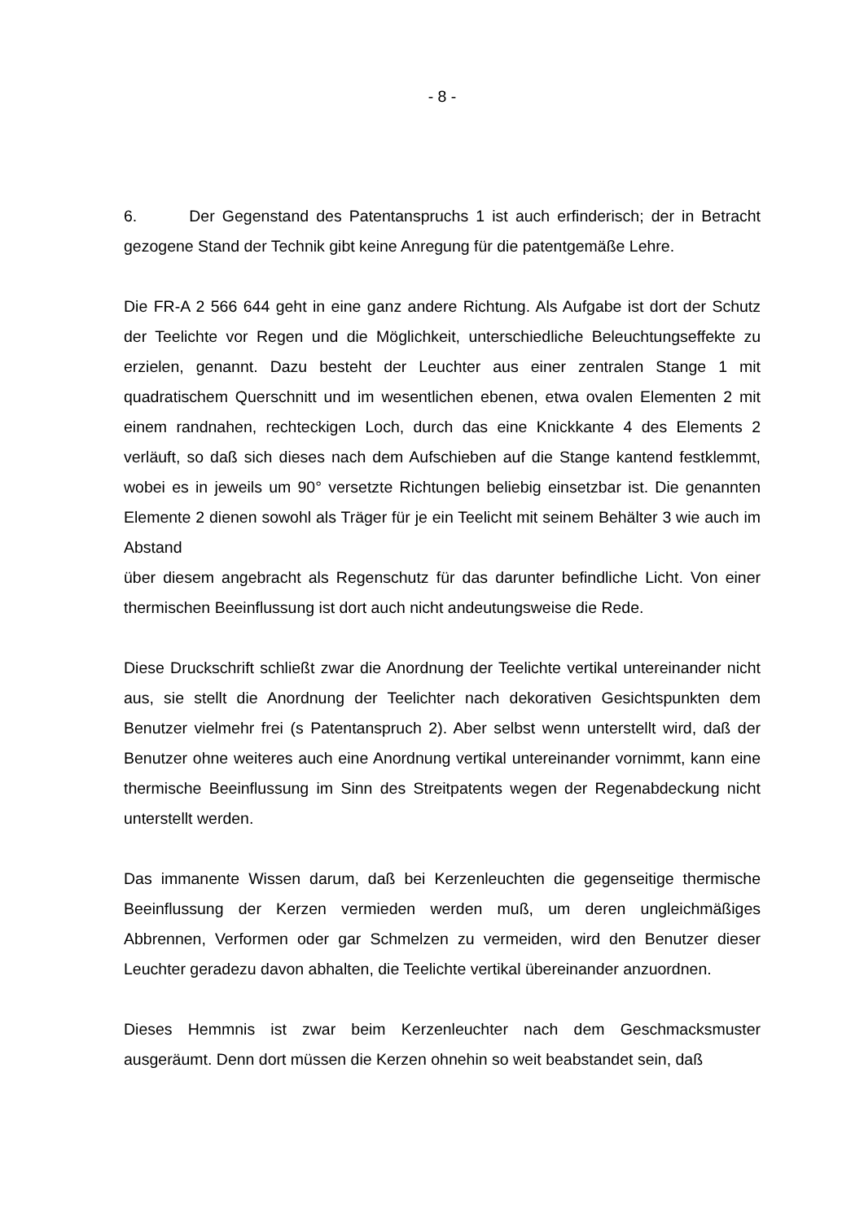- 8 -
6. Der Gegenstand des Patentanspruchs 1 ist auch erfinderisch; der in Betracht gezogene Stand der Technik gibt keine Anregung für die patentgemäße Lehre.
Die FR-A 2 566 644 geht in eine ganz andere Richtung. Als Aufgabe ist dort der Schutz der Teelichte vor Regen und die Möglichkeit, unterschiedliche Beleuchtungseffekte zu erzielen, genannt. Dazu besteht der Leuchter aus einer zentralen Stange 1 mit quadratischem Querschnitt und im wesentlichen ebenen, etwa ovalen Elementen 2 mit einem randnahen, rechteckigen Loch, durch das eine Knickkante 4 des Elements 2 verläuft, so daß sich dieses nach dem Aufschieben auf die Stange kantend festklemmt, wobei es in jeweils um 90° versetzte Richtungen beliebig einsetzbar ist. Die genannten Elemente 2 dienen sowohl als Träger für je ein Teelicht mit seinem Behälter 3 wie auch im Abstand
über diesem angebracht als Regenschutz für das darunter befindliche Licht. Von einer thermischen Beeinflussung ist dort auch nicht andeutungsweise die Rede.
Diese Druckschrift schließt zwar die Anordnung der Teelichte vertikal untereinander nicht aus, sie stellt die Anordnung der Teelichter nach dekorativen Gesichtspunkten dem Benutzer vielmehr frei (s Patentanspruch 2). Aber selbst wenn unterstellt wird, daß der Benutzer ohne weiteres auch eine Anordnung vertikal untereinander vornimmt, kann eine thermische Beeinflussung im Sinn des Streitpatents wegen der Regenabdeckung nicht unterstellt werden.
Das immanente Wissen darum, daß bei Kerzenleuchten die gegenseitige thermische Beeinflussung der Kerzen vermieden werden muß, um deren ungleichmäßiges Abbrennen, Verformen oder gar Schmelzen zu vermeiden, wird den Benutzer dieser Leuchter geradezu davon abhalten, die Teelichte vertikal übereinander anzuordnen.
Dieses Hemmnis ist zwar beim Kerzenleuchter nach dem Geschmacksmuster ausgeräumt. Denn dort müssen die Kerzen ohnehin so weit beabstandet sein, daß